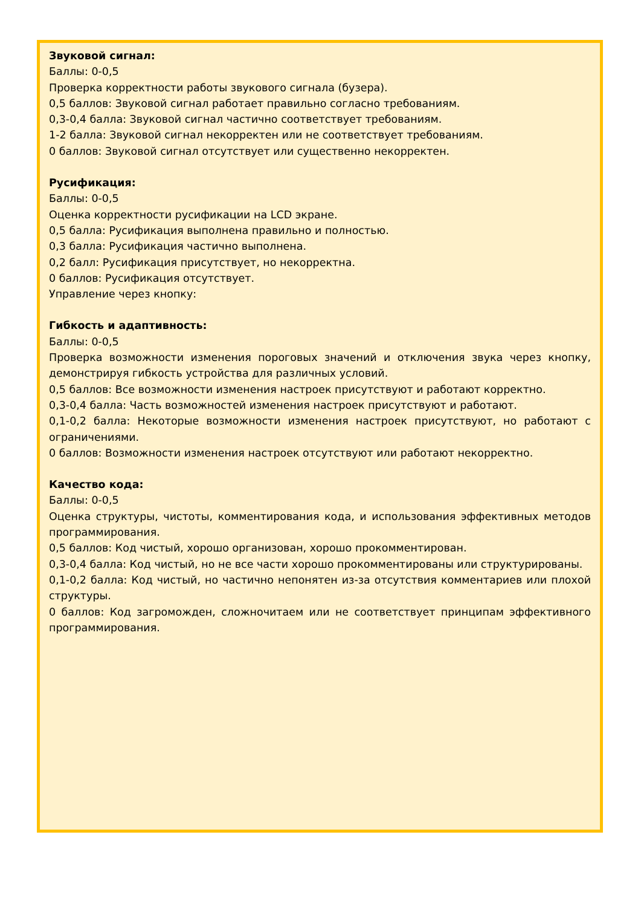Звуковой сигнал:
Баллы: 0-0,5
Проверка корректности работы звукового сигнала (бузера).
0,5 баллов: Звуковой сигнал работает правильно согласно требованиям.
0,3-0,4 балла: Звуковой сигнал частично соответствует требованиям.
1-2 балла: Звуковой сигнал некорректен или не соответствует требованиям.
0 баллов: Звуковой сигнал отсутствует или существенно некорректен.
Русификация:
Баллы: 0-0,5
Оценка корректности русификации на LCD экране.
0,5 балла: Русификация выполнена правильно и полностью.
0,3 балла: Русификация частично выполнена.
0,2 балл: Русификация присутствует, но некорректна.
0 баллов: Русификация отсутствует.
Управление через кнопку:
Гибкость и адаптивность:
Баллы: 0-0,5
Проверка возможности изменения пороговых значений и отключения звука через кнопку, демонстрируя гибкость устройства для различных условий.
0,5 баллов: Все возможности изменения настроек присутствуют и работают корректно.
0,3-0,4 балла: Часть возможностей изменения настроек присутствуют и работают.
0,1-0,2 балла: Некоторые возможности изменения настроек присутствуют, но работают с ограничениями.
0 баллов: Возможности изменения настроек отсутствуют или работают некорректно.
Качество кода:
Баллы: 0-0,5
Оценка структуры, чистоты, комментирования кода, и использования эффективных методов программирования.
0,5 баллов: Код чистый, хорошо организован, хорошо прокомментирован.
0,3-0,4 балла: Код чистый, но не все части хорошо прокомментированы или структурированы.
0,1-0,2 балла: Код чистый, но частично непонятен из-за отсутствия комментариев или плохой структуры.
0 баллов: Код загроможден, сложночитаем или не соответствует принципам эффективного программирования.